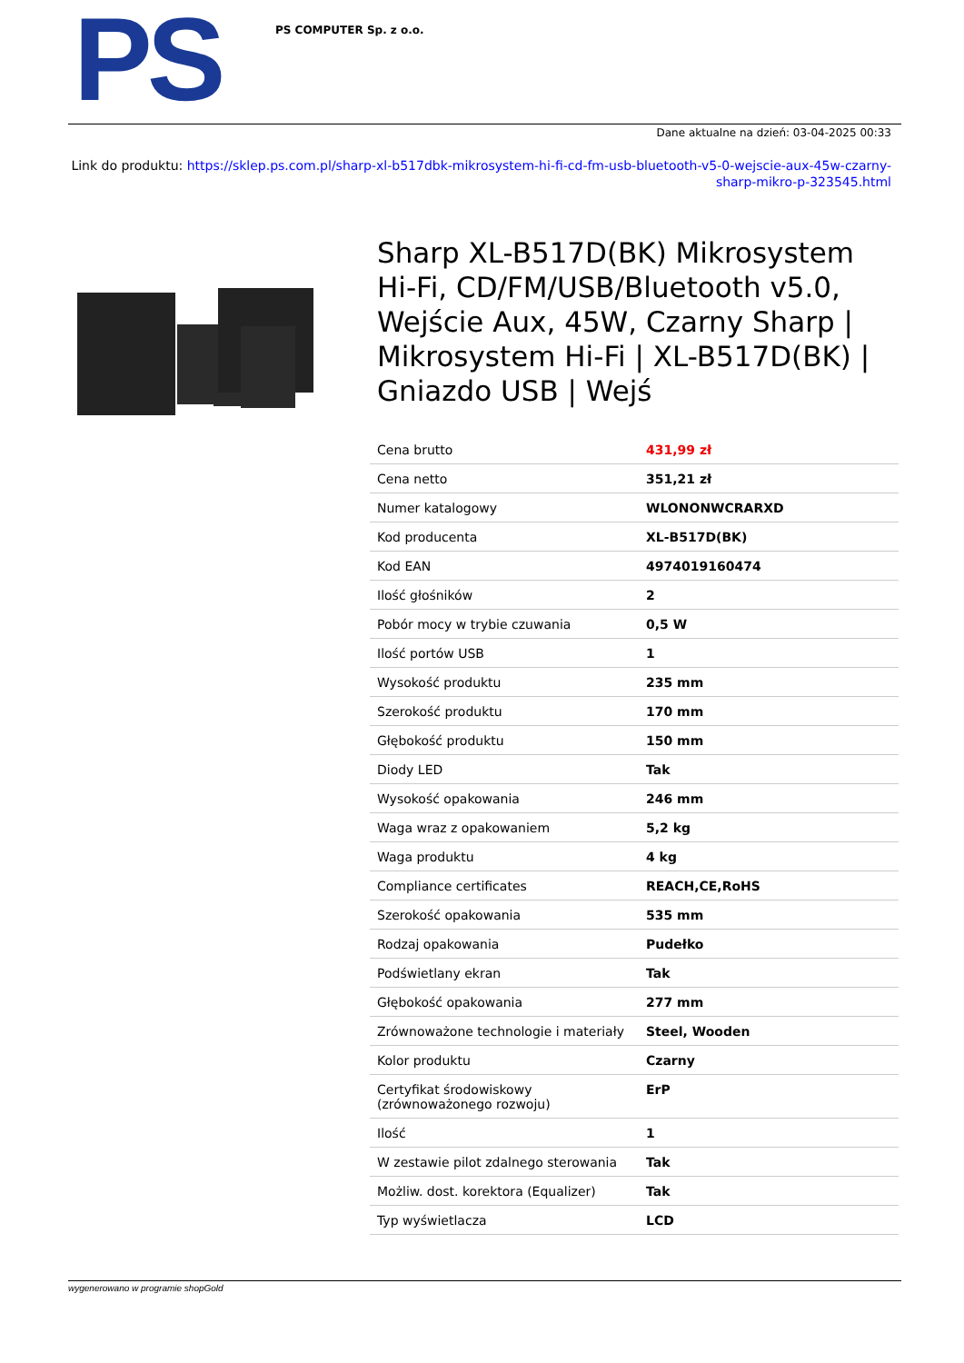PS
PS COMPUTER Sp. z o.o.
Dane aktualne na dzień: 03-04-2025 00:33
Link do produktu: https://sklep.ps.com.pl/sharp-xl-b517dbk-mikrosystem-hi-fi-cd-fm-usb-bluetooth-v5-0-wejscie-aux-45w-czarny-sharp-mikro-p-323545.html
Sharp XL-B517D(BK) Mikrosystem Hi-Fi, CD/FM/USB/Bluetooth v5.0, Wejście Aux, 45W, Czarny Sharp | Mikrosystem Hi-Fi | XL-B517D(BK) | Gniazdo USB | Wejś
| Cena brutto | 431,99 zł |
| Cena netto | 351,21 zł |
| Numer katalogowy | WLONONWCRARXD |
| Kod producenta | XL-B517D(BK) |
| Kod EAN | 4974019160474 |
| Ilość głośników | 2 |
| Pobór mocy w trybie czuwania | 0,5 W |
| Ilość portów USB | 1 |
| Wysokość produktu | 235 mm |
| Szerokość produktu | 170 mm |
| Głębokość produktu | 150 mm |
| Diody LED | Tak |
| Wysokość opakowania | 246 mm |
| Waga wraz z opakowaniem | 5,2 kg |
| Waga produktu | 4 kg |
| Compliance certificates | REACH,CE,RoHS |
| Szerokość opakowania | 535 mm |
| Rodzaj opakowania | Pudełko |
| Podświetlany ekran | Tak |
| Głębokość opakowania | 277 mm |
| Zrównoważone technologie i materiały | Steel, Wooden |
| Kolor produktu | Czarny |
| Certyfikat środowiskowy (zrównoważonego rozwoju) | ErP |
| Ilość | 1 |
| W zestawie pilot zdalnego sterowania | Tak |
| Możliw. dost. korektora (Equalizer) | Tak |
| Typ wyświetlacza | LCD |
wygenerowano w programie shopGold